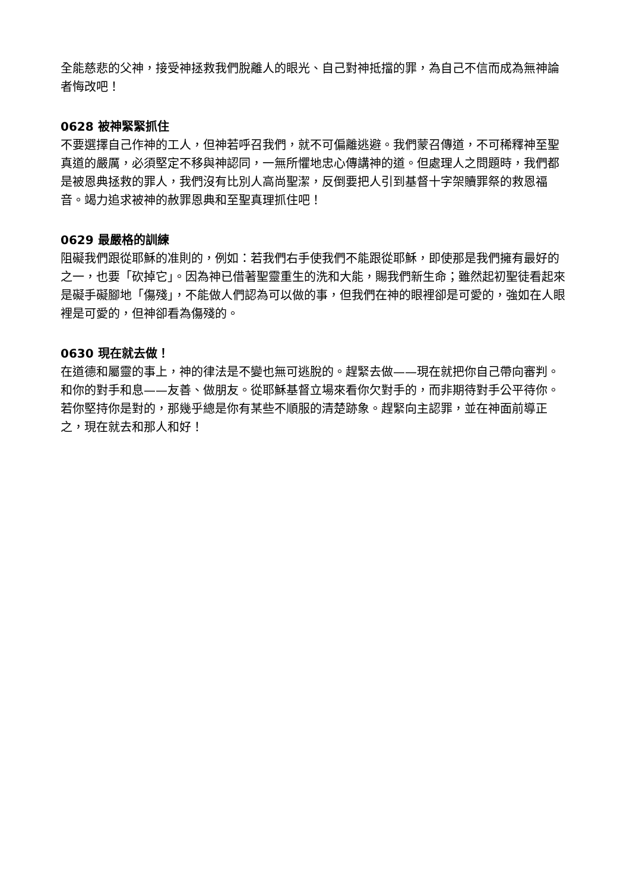全能慈悲的父神，接受神拯救我們脫離人的眼光、自己對神抵擋的罪，為自己不信而成為無神論者悔改吧！
0628 被神緊緊抓住
不要選擇自己作神的工人，但神若呼召我們，就不可偏離逃避。我們蒙召傳道，不可稀釋神至聖真道的嚴厲，必須堅定不移與神認同，一無所懼地忠心傳講神的道。但處理人之問題時，我們都是被恩典拯救的罪人，我們沒有比別人高尚聖潔，反倒要把人引到基督十字架贖罪祭的救恩福音。竭力追求被神的赦罪恩典和至聖真理抓住吧！
0629 最嚴格的訓練
阻礙我們跟從耶穌的准則的，例如：若我們右手使我們不能跟從耶穌，即使那是我們擁有最好的之一，也要「砍掉它」。因為神已借著聖靈重生的洗和大能，賜我們新生命；雖然起初聖徒看起來是礙手礙腳地「傷殘」，不能做人們認為可以做的事，但我們在神的眼裡卻是可愛的，強如在人眼裡是可愛的，但神卻看為傷殘的。
0630 現在就去做！
在道德和屬靈的事上，神的律法是不變也無可逃脫的。趕緊去做——現在就把你自己帶向審判。和你的對手和息——友善、做朋友。從耶穌基督立場來看你欠對手的，而非期待對手公平待你。若你堅持你是對的，那幾乎總是你有某些不順服的清楚跡象。趕緊向主認罪，並在神面前導正之，現在就去和那人和好！